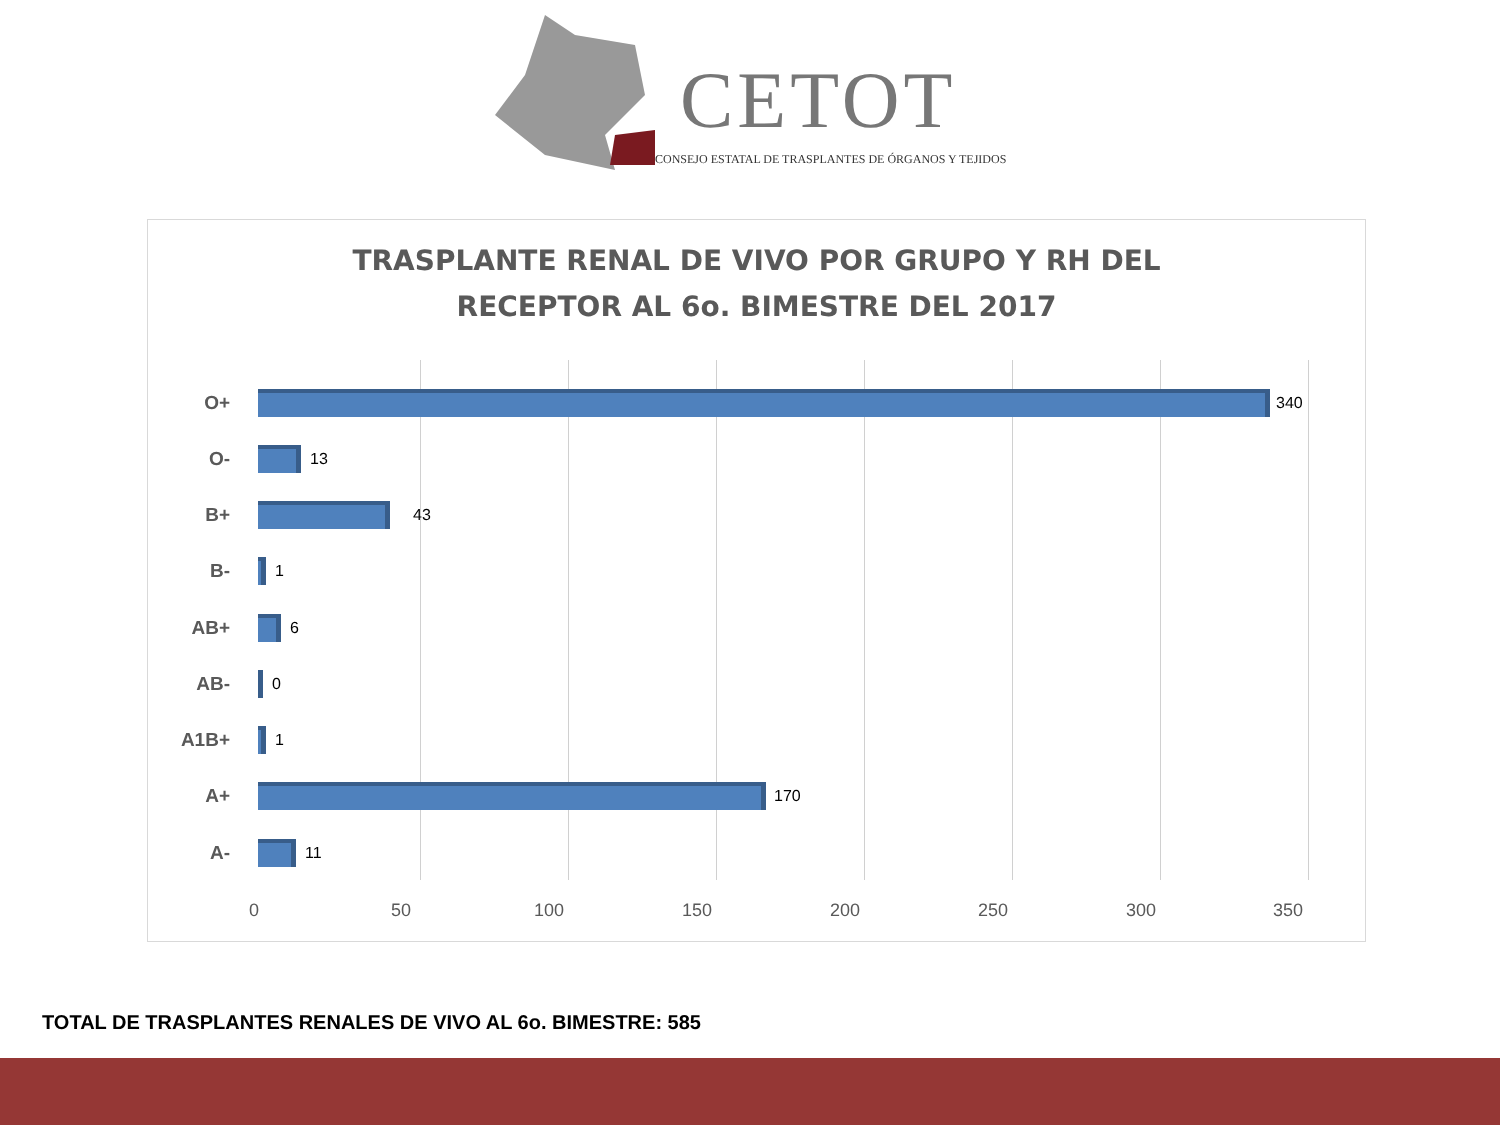CETOT
CONSEJO ESTATAL DE TRASPLANTES DE ÓRGANOS Y TEJIDOS
TRASPLANTE RENAL DE VIVO POR GRUPO Y RH DEL
RECEPTOR AL 6o. BIMESTRE DEL 2017
O+ 340
O- 13
B+ 43
B- 1
AB+ 6
AB- 0
A1B+ 1
A+ 170
A- 11
0 50 100 150 200 250 300 350
TOTAL DE TRASPLANTES RENALES DE VIVO AL 6o. BIMESTRE: 585